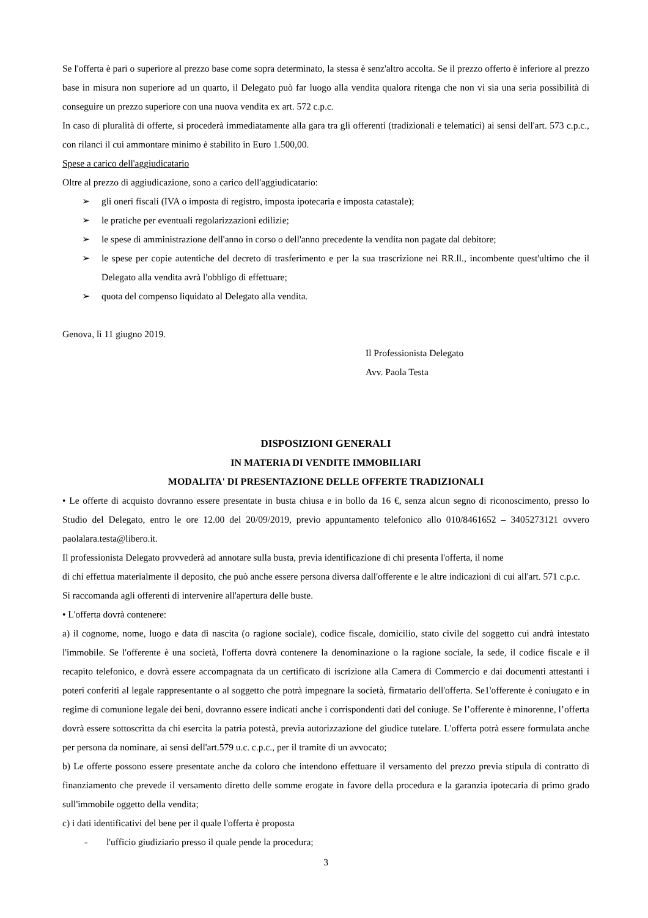Se l'offerta è pari o superiore al prezzo base come sopra determinato, la stessa è senz'altro accolta. Se il prezzo offerto è inferiore al prezzo base in misura non superiore ad un quarto, il Delegato può far luogo alla vendita qualora ritenga che non vi sia una seria possibilità di conseguire un prezzo superiore con una nuova vendita ex art. 572 c.p.c.
In caso di pluralità di offerte, si procederà immediatamente alla gara tra gli offerenti (tradizionali e telematici) ai sensi dell'art. 573 c.p.c., con rilanci il cui ammontare minimo è stabilito in Euro 1.500,00.
Spese a carico dell'aggiudicatario
Oltre al prezzo di aggiudicazione, sono a carico dell'aggiudicatario:
➢ gli oneri fiscali (IVA o imposta di registro, imposta ipotecaria e imposta catastale);
➢ le pratiche per eventuali regolarizzazioni edilizie;
➢ le spese di amministrazione dell'anno in corso o dell'anno precedente la vendita non pagate dal debitore;
➢ le spese per copie autentiche del decreto di trasferimento e per la sua trascrizione nei RR.ll., incombente quest'ultimo che il Delegato alla vendita avrà l'obbligo di effettuare;
➢ quota del compenso liquidato al Delegato alla vendita.
Genova, lì 11 giugno 2019.
Il Professionista Delegato
Avv. Paola Testa
DISPOSIZIONI GENERALI
IN MATERIA DI VENDITE IMMOBILIARI
MODALITA' DI PRESENTAZIONE DELLE OFFERTE TRADIZIONALI
• Le offerte di acquisto dovranno essere presentate in busta chiusa e in bollo da 16 €, senza alcun segno di riconoscimento, presso lo Studio del Delegato, entro le ore 12.00 del 20/09/2019, previo appuntamento telefonico allo 010/8461652 – 3405273121 ovvero paolalara.testa@libero.it.
Il professionista Delegato provvederà ad annotare sulla busta, previa identificazione di chi presenta l'offerta, il nome
di chi effettua materialmente il deposito, che può anche essere persona diversa dall'offerente e le altre indicazioni di cui all'art. 571 c.p.c. Si raccomanda agli offerenti di intervenire all'apertura delle buste.
• L'offerta dovrà contenere:
a) il cognome, nome, luogo e data di nascita (o ragione sociale), codice fiscale, domicilio, stato civile del soggetto cui andrà intestato l'immobile. Se l'offerente è una società, l'offerta dovrà contenere la denominazione o la ragione sociale, la sede, il codice fiscale e il recapito telefonico, e dovrà essere accompagnata da un certificato di iscrizione alla Camera di Commercio e dai documenti attestanti i poteri conferiti al legale rappresentante o al soggetto che potrà impegnare la società, firmatario dell'offerta. Se1'offerente è coniugato e in regime di comunione legale dei beni, dovranno essere indicati anche i corrispondenti dati del coniuge. Se l’offerente è minorenne, l’offerta dovrà essere sottoscritta da chi esercita la patria potestà, previa autorizzazione del giudice tutelare. L'offerta potrà essere formulata anche per persona da nominare, ai sensi dell'art.579 u.c. c.p.c., per il tramite di un avvocato;
b) Le offerte possono essere presentate anche da coloro che intendono effettuare il versamento del prezzo previa stipula di contratto di finanziamento che prevede il versamento diretto delle somme erogate in favore della procedura e la garanzia ipotecaria di primo grado sull'immobile oggetto della vendita;
c) i dati identificativi del bene per il quale l'offerta è proposta
- l'ufficio giudiziario presso il quale pende la procedura;
3